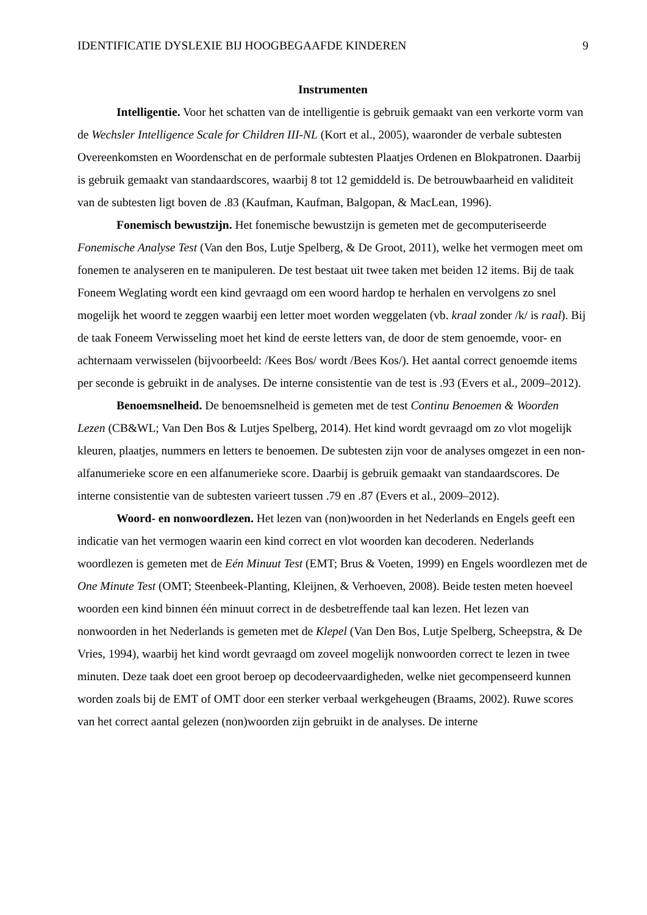IDENTIFICATIE DYSLEXIE BIJ HOOGBEGAAFDE KINDEREN 9
Instrumenten
Intelligentie. Voor het schatten van de intelligentie is gebruik gemaakt van een verkorte vorm van de Wechsler Intelligence Scale for Children III-NL (Kort et al., 2005), waaronder de verbale subtesten Overeenkomsten en Woordenschat en de performale subtesten Plaatjes Ordenen en Blokpatronen. Daarbij is gebruik gemaakt van standaardscores, waarbij 8 tot 12 gemiddeld is. De betrouwbaarheid en validiteit van de subtesten ligt boven de .83 (Kaufman, Kaufman, Balgopan, & MacLean, 1996).
Fonemisch bewustzijn. Het fonemische bewustzijn is gemeten met de gecomputeriseerde Fonemische Analyse Test (Van den Bos, Lutje Spelberg, & De Groot, 2011), welke het vermogen meet om fonemen te analyseren en te manipuleren. De test bestaat uit twee taken met beiden 12 items. Bij de taak Foneem Weglating wordt een kind gevraagd om een woord hardop te herhalen en vervolgens zo snel mogelijk het woord te zeggen waarbij een letter moet worden weggelaten (vb. kraal zonder /k/ is raal). Bij de taak Foneem Verwisseling moet het kind de eerste letters van, de door de stem genoemde, voor- en achternaam verwisselen (bijvoorbeeld: /Kees Bos/ wordt /Bees Kos/). Het aantal correct genoemde items per seconde is gebruikt in de analyses. De interne consistentie van de test is .93 (Evers et al., 2009–2012).
Benoemsnelheid. De benoemsnelheid is gemeten met de test Continu Benoemen & Woorden Lezen (CB&WL; Van Den Bos & Lutjes Spelberg, 2014). Het kind wordt gevraagd om zo vlot mogelijk kleuren, plaatjes, nummers en letters te benoemen. De subtesten zijn voor de analyses omgezet in een non-alfanumerieke score en een alfanumerieke score. Daarbij is gebruik gemaakt van standaardscores. De interne consistentie van de subtesten varieert tussen .79 en .87 (Evers et al., 2009–2012).
Woord- en nonwoordlezen. Het lezen van (non)woorden in het Nederlands en Engels geeft een indicatie van het vermogen waarin een kind correct en vlot woorden kan decoderen. Nederlands woordlezen is gemeten met de Eén Minuut Test (EMT; Brus & Voeten, 1999) en Engels woordlezen met de One Minute Test (OMT; Steenbeek-Planting, Kleijnen, & Verhoeven, 2008). Beide testen meten hoeveel woorden een kind binnen één minuut correct in de desbetreffende taal kan lezen. Het lezen van nonwoorden in het Nederlands is gemeten met de Klepel (Van Den Bos, Lutje Spelberg, Scheepstra, & De Vries, 1994), waarbij het kind wordt gevraagd om zoveel mogelijk nonwoorden correct te lezen in twee minuten. Deze taak doet een groot beroep op decodeervaardigheden, welke niet gecompenseerd kunnen worden zoals bij de EMT of OMT door een sterker verbaal werkgeheugen (Braams, 2002). Ruwe scores van het correct aantal gelezen (non)woorden zijn gebruikt in de analyses. De interne